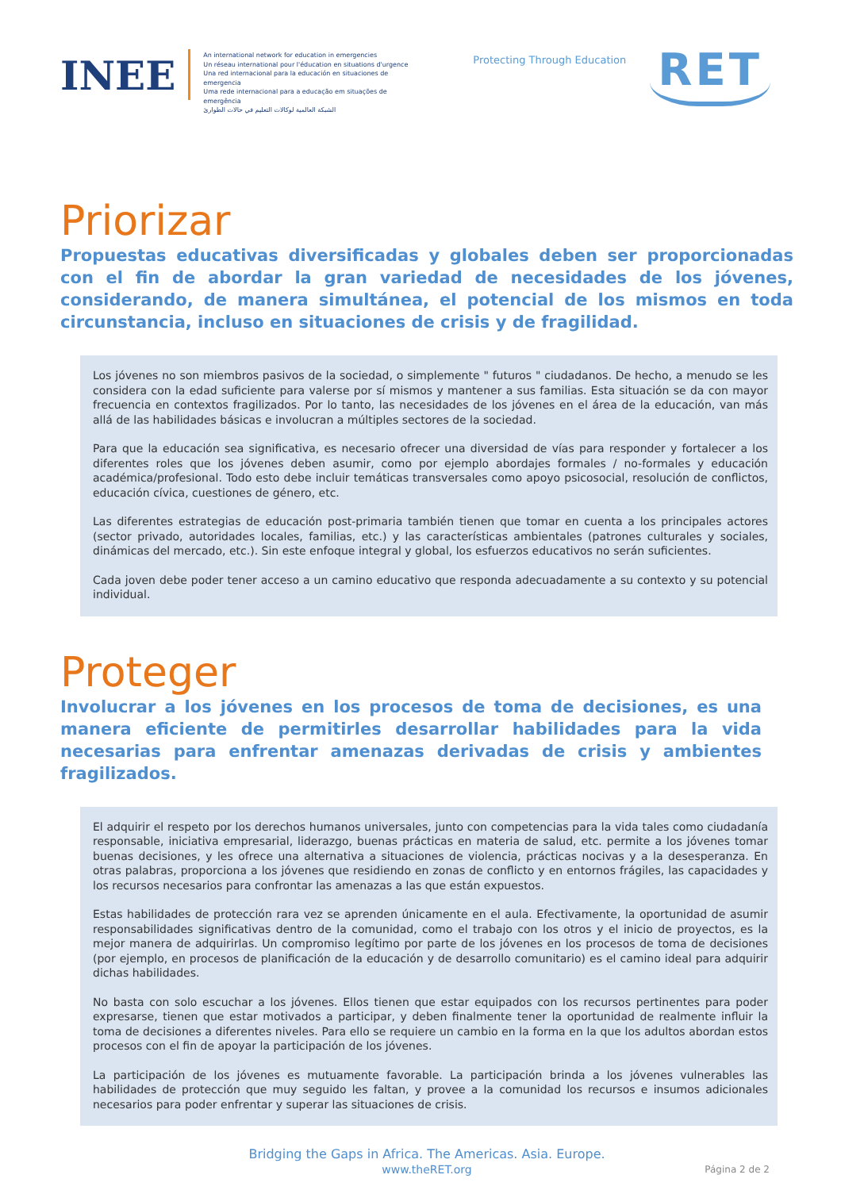INEE
An international network for education in emergencies
Un réseau international pour l'éducation en situations d'urgence
Una red internacional para la educación en situaciones de emergencia
Uma rede internacional para a educação em situações de emergência
الشبكة العالمية لوكالات التعليم في حالات الطوارئ
Protecting Through Education
RET
Priorizar
Propuestas educativas diversificadas y globales deben ser proporcionadas con el fin de abordar la gran variedad de necesidades de los jóvenes, considerando, de manera simultánea, el potencial de los mismos en toda circunstancia, incluso en situaciones de crisis y de fragilidad.
Los jóvenes no son miembros pasivos de la sociedad, o simplemente " futuros " ciudadanos. De hecho, a menudo se les considera con la edad suficiente para valerse por sí mismos y mantener a sus familias. Esta situación se da con mayor frecuencia en contextos fragilizados. Por lo tanto, las necesidades de los jóvenes en el área de la educación, van más allá de las habilidades básicas e involucran a múltiples sectores de la sociedad.
Para que la educación sea significativa, es necesario ofrecer una diversidad de vías para responder y fortalecer a los diferentes roles que los jóvenes deben asumir, como por ejemplo abordajes formales / no-formales y educación académica/profesional. Todo esto debe incluir temáticas transversales como apoyo psicosocial, resolución de conflictos, educación cívica, cuestiones de género, etc.
Las diferentes estrategias de educación post-primaria también tienen que tomar en cuenta a los principales actores (sector privado, autoridades locales, familias, etc.) y las características ambientales (patrones culturales y sociales, dinámicas del mercado, etc.). Sin este enfoque integral y global, los esfuerzos educativos no serán suficientes.
Cada joven debe poder tener acceso a un camino educativo que responda adecuadamente a su contexto y su potencial individual.
Proteger
Involucrar a los jóvenes en los procesos de toma de decisiones, es una manera eficiente de permitirles desarrollar habilidades para la vida necesarias para enfrentar amenazas derivadas de crisis y ambientes fragilizados.
El adquirir el respeto por los derechos humanos universales, junto con competencias para la vida tales como ciudadanía responsable, iniciativa empresarial, liderazgo, buenas prácticas en materia de salud, etc. permite a los jóvenes tomar buenas decisiones, y les ofrece una alternativa a situaciones de violencia, prácticas nocivas y a la desesperanza. En otras palabras, proporciona a los jóvenes que residiendo en zonas de conflicto y en entornos frágiles, las capacidades y los recursos necesarios para confrontar las amenazas a las que están expuestos.
Estas habilidades de protección rara vez se aprenden únicamente en el aula. Efectivamente, la oportunidad de asumir responsabilidades significativas dentro de la comunidad, como el trabajo con los otros y el inicio de proyectos, es la mejor manera de adquirirlas. Un compromiso legítimo por parte de los jóvenes en los procesos de toma de decisiones (por ejemplo, en procesos de planificación de la educación y de desarrollo comunitario) es el camino ideal para adquirir dichas habilidades.
No basta con solo escuchar a los jóvenes. Ellos tienen que estar equipados con los recursos pertinentes para poder expresarse, tienen que estar motivados a participar, y deben finalmente tener la oportunidad de realmente influir la toma de decisiones a diferentes niveles. Para ello se requiere un cambio en la forma en la que los adultos abordan estos procesos con el fin de apoyar la participación de los jóvenes.
La participación de los jóvenes es mutuamente favorable. La participación brinda a los jóvenes vulnerables las habilidades de protección que muy seguido les faltan, y provee a la comunidad los recursos e insumos adicionales necesarios para poder enfrentar y superar las situaciones de crisis.
Bridging the Gaps in Africa. The Americas. Asia. Europe.
www.theRET.org
Página 2 de 2